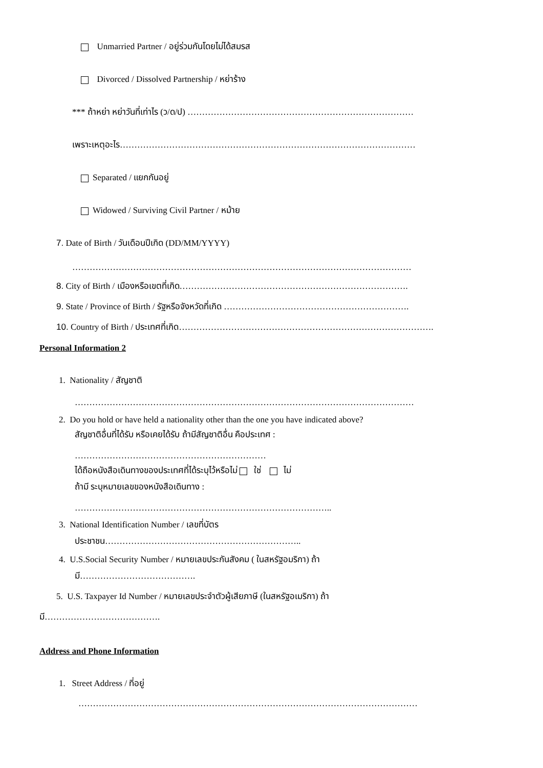Unmarried Partner / อยู่ร่วมกันโดยไม่ได้สมรส
Divorced / Dissolved Partnership / หย่าร้าง
*** ถ้าหย่า หย่าวันที่เท่าไร (ว/ด/ป) ……………………………………………………………………
เพราะเหตุอะไร…………………………………………………………………………………………
Separated / แยกกันอยู่
Widowed / Surviving Civil Partner / หม้าย
7. Date of Birth / วันเดือนปีเกิด (DD/MM/YYYY)
………………………………………………………………………………………………………
8. City of Birth / เมืองหรือเขตที่เกิด…………………………………………………………………….
9. State / Province of Birth / รัฐหรือจังหวัดที่เกิด ……………………………………………………….
10. Country of Birth / ประเทศที่เกิด…………………………………………………………………………….
Personal Information 2
1. Nationality / สัญชาติ
………………………………………………………………………………………………………
2. Do you hold or have held a nationality other than the one you have indicated above?
สัญชาติอื่นที่ได้รับ หรือเคยได้รับ ถ้ามีสัญชาติอื่น คือประเทศ :
…………………………………………………………
ได้ถือหนังสือเดินทางของประเทศที่ได้ระบุไว้หรือไม่ ใช่ ไม่
ถ้ามี ระบุหมายเลขของหนังสือเดินทาง :
……………………………………………………………………………..
3. National Identification Number / เลขที่บัตร
ประชาชน…………………………………………………………..
4. U.S.Social Security Number / หมายเลขประกันสังคม ( ในสหรัฐอมริกา) ถ้า
มี………………………………….
5. U.S. Taxpayer Id Number / หมายเลขประจำตัวผู้เสียภาษี (ในสหรัฐอเมริกา) ถ้า
มี………………………………….
Address and Phone Information
1. Street Address / ที่อยู่
………………………………………………………………………………………………………